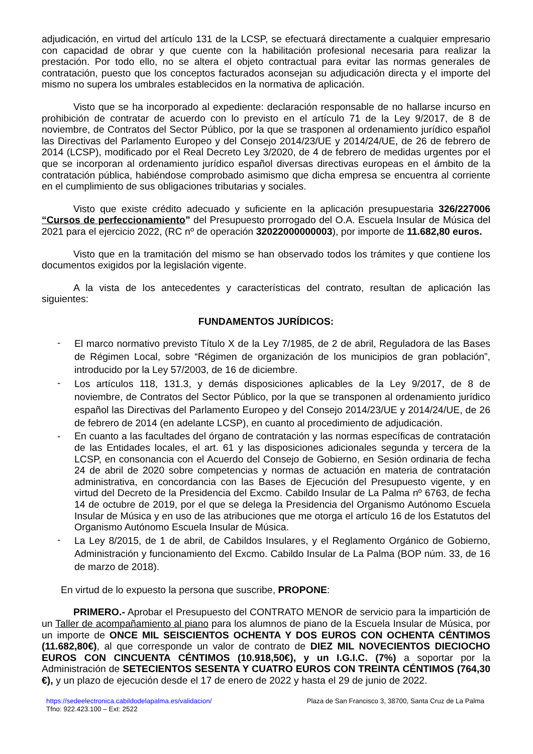adjudicación, en virtud del artículo 131 de la LCSP, se efectuará directamente a cualquier empresario con capacidad de obrar y que cuente con la habilitación profesional necesaria para realizar la prestación. Por todo ello, no se altera el objeto contractual para evitar las normas generales de contratación, puesto que los conceptos facturados aconsejan su adjudicación directa y el importe del mismo no supera los umbrales establecidos en la normativa de aplicación.
Visto que se ha incorporado al expediente: declaración responsable de no hallarse incurso en prohibición de contratar de acuerdo con lo previsto en el artículo 71 de la Ley 9/2017, de 8 de noviembre, de Contratos del Sector Público, por la que se trasponen al ordenamiento jurídico español las Directivas del Parlamento Europeo y del Consejo 2014/23/UE y 2014/24/UE, de 26 de febrero de 2014 (LCSP), modificado por el Real Decreto Ley 3/2020, de 4 de febrero de medidas urgentes por el que se incorporan al ordenamiento jurídico español diversas directivas europeas en el ámbito de la contratación pública, habiéndose comprobado asimismo que dicha empresa se encuentra al corriente en el cumplimiento de sus obligaciones tributarias y sociales.
Visto que existe crédito adecuado y suficiente en la aplicación presupuestaria 326/227006 “Cursos de perfeccionamiento” del Presupuesto prorrogado del O.A. Escuela Insular de Música del 2021 para el ejercicio 2022, (RC nº de operación 32022000000003), por importe de 11.682,80 euros.
Visto que en la tramitación del mismo se han observado todos los trámites y que contiene los documentos exigidos por la legislación vigente.
A la vista de los antecedentes y características del contrato, resultan de aplicación las siguientes:
FUNDAMENTOS JURÍDICOS:
- El marco normativo previsto Título X de la Ley 7/1985, de 2 de abril, Reguladora de las Bases de Régimen Local, sobre “Régimen de organización de los municipios de gran población”, introducido por la Ley 57/2003, de 16 de diciembre.
- Los artículos 118, 131.3, y demás disposiciones aplicables de la Ley 9/2017, de 8 de noviembre, de Contratos del Sector Público, por la que se transponen al ordenamiento jurídico español las Directivas del Parlamento Europeo y del Consejo 2014/23/UE y 2014/24/UE, de 26 de febrero de 2014 (en adelante LCSP), en cuanto al procedimiento de adjudicación.
- En cuanto a las facultades del órgano de contratación y las normas específicas de contratación de las Entidades locales, el art. 61 y las disposiciones adicionales segunda y tercera de la LCSP, en consonancia con el Acuerdo del Consejo de Gobierno, en Sesión ordinaria de fecha 24 de abril de 2020 sobre competencias y normas de actuación en materia de contratación administrativa, en concordancia con las Bases de Ejecución del Presupuesto vigente, y en virtud del Decreto de la Presidencia del Excmo. Cabildo Insular de La Palma nº 6763, de fecha 14 de octubre de 2019, por el que se delega la Presidencia del Organismo Autónomo Escuela Insular de Música y en uso de las atribuciones que me otorga el artículo 16 de los Estatutos del Organismo Autónomo Escuela Insular de Música.
- La Ley 8/2015, de 1 de abril, de Cabildos Insulares, y el Reglamento Orgánico de Gobierno, Administración y funcionamiento del Excmo. Cabildo Insular de La Palma (BOP núm. 33, de 16 de marzo de 2018).
En virtud de lo expuesto la persona que suscribe, PROPONE:
PRIMERO.- Aprobar el Presupuesto del CONTRATO MENOR de servicio para la impartición de un Taller de acompañamiento al piano para los alumnos de piano de la Escuela Insular de Música, por un importe de ONCE MIL SEISCIENTOS OCHENTA Y DOS EUROS CON OCHENTA CÉNTIMOS (11.682,80€), al que corresponde un valor de contrato de DIEZ MIL NOVECIENTOS DIECIOCHO EUROS CON CINCUENTA CÉNTIMOS (10.918,50€), y un I.G.I.C. (7%) a soportar por la Administración de SETECIENTOS SESENTA Y CUATRO EUROS CON TREINTA CÉNTIMOS (764,30 €), y un plazo de ejecución desde el 17 de enero de 2022 y hasta el 29 de junio de 2022.
https://sedeelectronica.cabildodelapalma.es/validacion/
Tfno: 922.423.100 – Ext: 2522
Plaza de San Francisco 3, 38700, Santa Cruz de La Palma